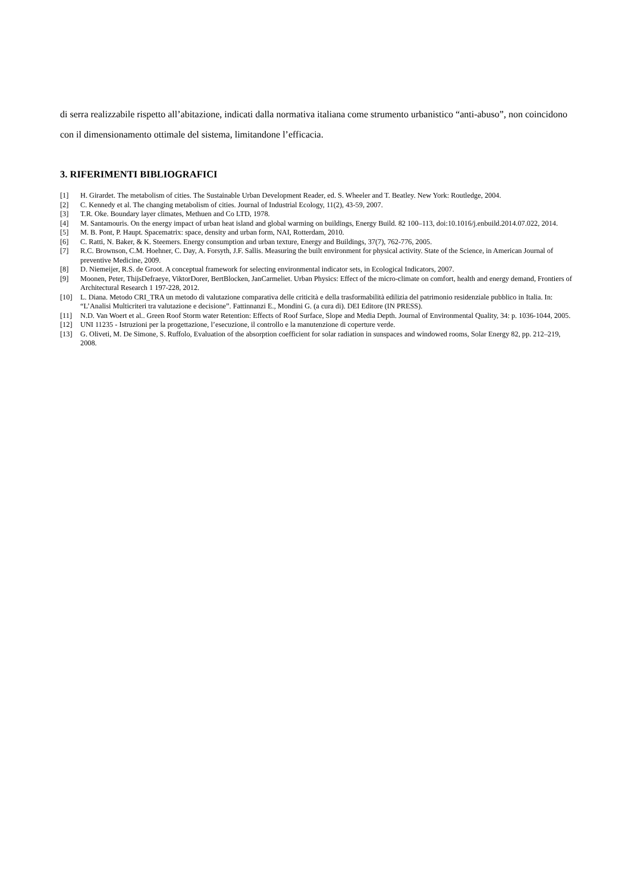di serra realizzabile rispetto all’abitazione, indicati dalla normativa italiana come strumento urbanistico “anti-abuso”, non coincidono con il dimensionamento ottimale del sistema, limitandone l’efficacia.
3. RIFERIMENTI BIBLIOGRAFICI
[1] H. Girardet. The metabolism of cities. The Sustainable Urban Development Reader, ed. S. Wheeler and T. Beatley. New York: Routledge, 2004.
[2] C. Kennedy et al. The changing metabolism of cities. Journal of Industrial Ecology, 11(2), 43-59, 2007.
[3] T.R. Oke. Boundary layer climates, Methuen and Co LTD, 1978.
[4] M. Santamouris. On the energy impact of urban heat island and global warming on buildings, Energy Build. 82 100–113, doi:10.1016/j.enbuild.2014.07.022, 2014.
[5] M. B. Pont, P. Haupt. Spacematrix: space, density and urban form, NAI, Rotterdam, 2010.
[6] C. Ratti, N. Baker, & K. Steemers. Energy consumption and urban texture, Energy and Buildings, 37(7), 762-776, 2005.
[7] R.C. Brownson, C.M. Hoehner, C. Day, A. Forsyth, J.F. Sallis. Measuring the built environment for physical activity. State of the Science, in American Journal of preventive Medicine, 2009.
[8] D. Niemeijer, R.S. de Groot. A conceptual framework for selecting environmental indicator sets, in Ecological Indicators, 2007.
[9] Moonen, Peter, ThijsDefraeye, ViktorDorer, BertBlocken, JanCarmeliet. Urban Physics: Effect of the micro-climate on comfort, health and energy demand, Frontiers of Architectural Research 1 197-228, 2012.
[10] L. Diana. Metodo CRI_TRA un metodo di valutazione comparativa delle criticità e della trasformabilità edilizia del patrimonio residenziale pubblico in Italia. In: “L’Analisi Multicriteri tra valutazione e decisione”. Fattinnanzi E., Mondini G. (a cura di). DEI Editore (IN PRESS).
[11] N.D. Van Woert et al.. Green Roof Storm water Retention: Effects of Roof Surface, Slope and Media Depth. Journal of Environmental Quality, 34: p. 1036-1044, 2005.
[12] UNI 11235 - Istruzioni per la progettazione, l’esecuzione, il controllo e la manutenzione di coperture verde.
[13] G. Oliveti, M. De Simone, S. Ruffolo, Evaluation of the absorption coefficient for solar radiation in sunspaces and windowed rooms, Solar Energy 82, pp. 212–219, 2008.